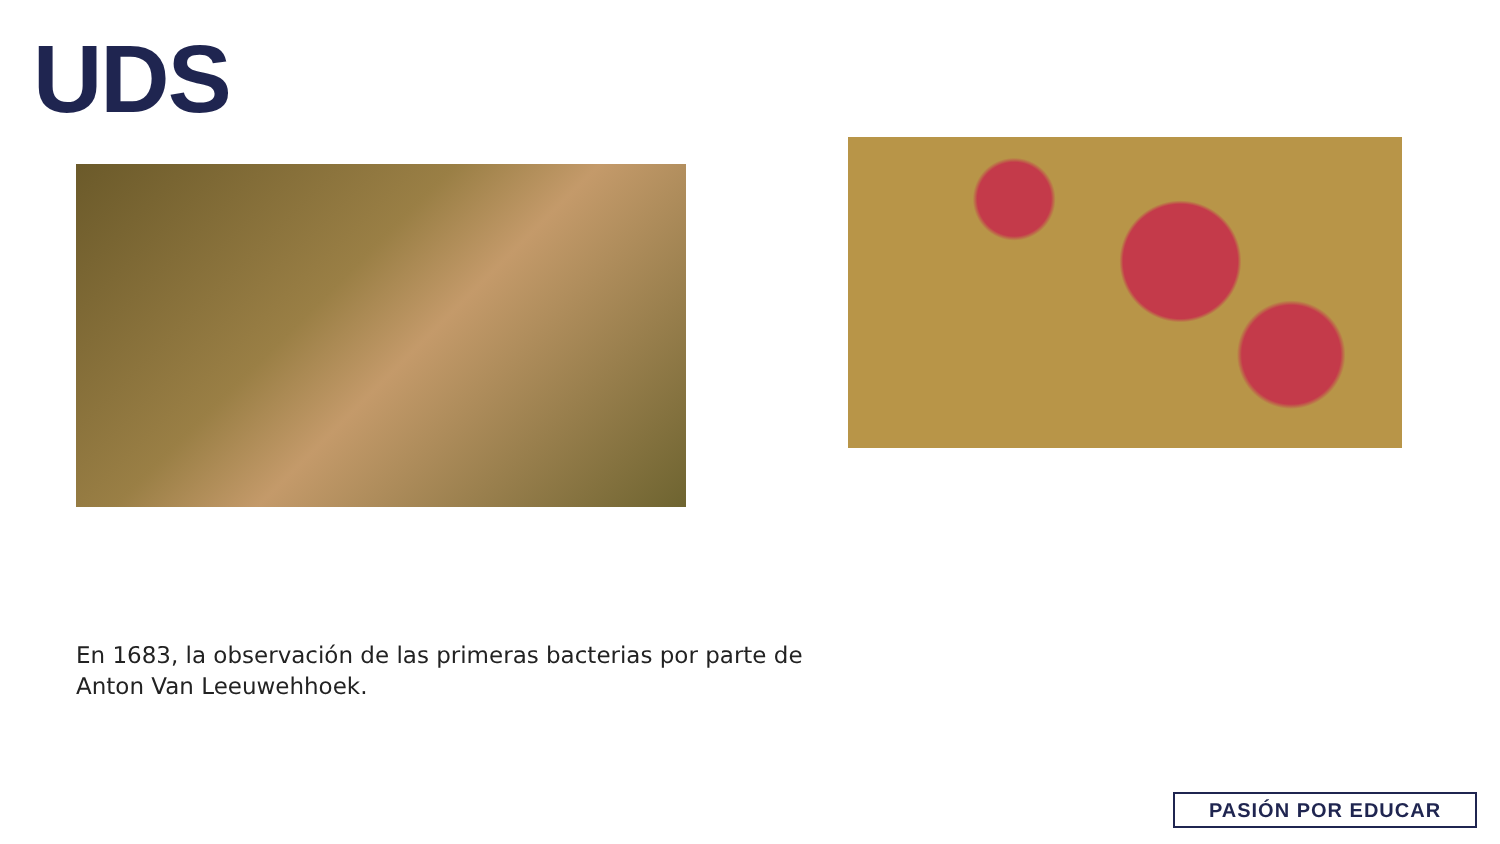UDS
En 1683, la observación de las primeras bacterias por parte de Anton Van Leeuwehhoek.
PASIÓN POR EDUCAR